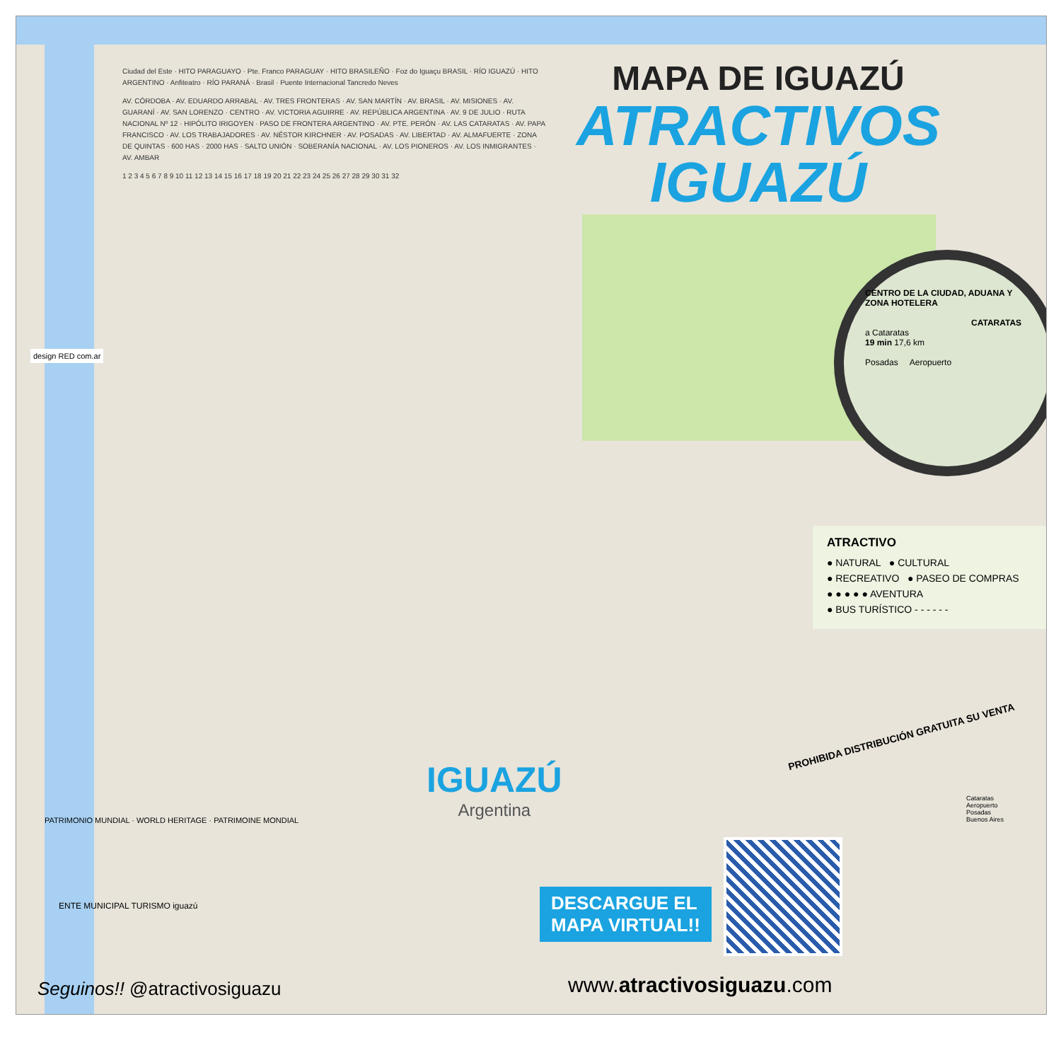Ciudad del Este · HITO PARAGUAYO · Pte. Franco PARAGUAY · HITO BRASILEÑO · Foz do Iguaçu BRASIL · RÍO IGUAZÚ · HITO ARGENTINO · Anfiteatro · RÍO PARANÁ · Brasil · Puente Internacional Tancredo Neves
AV. CÓRDOBA · AV. EDUARDO ARRABAL · AV. TRES FRONTERAS · AV. SAN MARTÍN · AV. BRASIL · AV. MISIONES · AV. GUARANÍ · AV. SAN LORENZO · CENTRO · AV. VICTORIA AGUIRRE · AV. REPÚBLICA ARGENTINA · AV. 9 DE JULIO · RUTA NACIONAL Nº 12 · HIPÓLITO IRIGOYEN · PASO DE FRONTERA ARGENTINO · AV. PTE. PERÓN · AV. LAS CATARATAS · AV. PAPA FRANCISCO · AV. LOS TRABAJADORES · AV. NÉSTOR KIRCHNER · AV. POSADAS · AV. LIBERTAD · AV. ALMAFUERTE · ZONA DE QUINTAS · 600 HAS · 2000 HAS · SALTO UNIÓN · SOBERANÍA NACIONAL · AV. LOS PIONEROS · AV. LOS INMIGRANTES · AV. AMBAR
1 2 3 4 5 6 7 8 9 10 11 12 13 14 15 16 17 18 19 20 21 22 23 24 25 26 27 28 29 30 31 32
MAPA DE IGUAZÚ
ATRACTIVOS
IGUAZÚ
CENTRO DE LA CIUDAD, ADUANA Y ZONA HOTELERA
CATARATAS
a Cataratas
19 min 17,6 km
Posadas Aeropuerto
ATRACTIVO
● NATURAL ● CULTURAL
● RECREATIVO ● PASEO DE COMPRAS
● ● ● ● ● AVENTURA
● BUS TURÍSTICO - - - - - -
PROHIBIDA DISTRIBUCIÓN GRATUITA SU VENTA
Cataratas
Aeropuerto
Posadas
Buenos Aires
IGUAZÚ
Argentina
DESCARGUE EL
MAPA VIRTUAL!!
design RED com.ar
PATRIMONIO MUNDIAL · WORLD HERITAGE · PATRIMOINE MONDIAL
ENTE MUNICIPAL TURISMO iguazú
Seguinos!! @atractivosiguazu www.atractivosiguazu.com